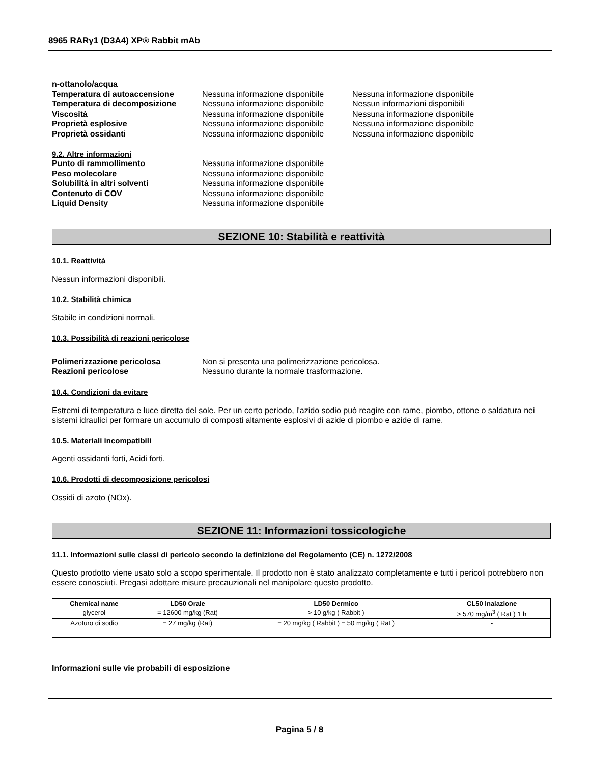8965 RARγ1 (D3A4) XP® Rabbit mAb
n-ottanolo/acqua
Temperatura di autoaccensione Nessuna informazione disponibile
Nessuna informazione disponibile
Temperatura di decomposizione Nessuna informazione disponibile
Nessun informazioni disponibili
Viscosità Nessuna informazione disponibile
Nessuna informazione disponibile
Proprietà esplosive Nessuna informazione disponibile
Nessuna informazione disponibile
Proprietà ossidanti Nessuna informazione disponibile
Nessuna informazione disponibile
9.2. Altre informazioni
Punto di rammollimento Nessuna informazione disponibile
Peso molecolare Nessuna informazione disponibile
Solubilità in altri solventi Nessuna informazione disponibile
Contenuto di COV Nessuna informazione disponibile
Liquid Density Nessuna informazione disponibile
SEZIONE 10: Stabilità e reattività
10.1. Reattività
Nessun informazioni disponibili.
10.2. Stabilità chimica
Stabile in condizioni normali.
10.3. Possibilità di reazioni pericolose
Polimerizzazione pericolosa Non si presenta una polimerizzazione pericolosa.
Reazioni pericolose Nessuno durante la normale trasformazione.
10.4. Condizioni da evitare
Estremi di temperatura e luce diretta del sole. Per un certo periodo, l'azido sodio può reagire con rame, piombo, ottone o saldatura nei sistemi idraulici per formare un accumulo di composti altamente esplosivi di azide di piombo e azide di rame.
10.5. Materiali incompatibili
Agenti ossidanti forti, Acidi forti.
10.6. Prodotti di decomposizione pericolosi
Ossidi di azoto (NOx).
SEZIONE 11: Informazioni tossicologiche
11.1. Informazioni sulle classi di pericolo secondo la definizione del Regolamento (CE) n. 1272/2008
Questo prodotto viene usato solo a scopo sperimentale. Il prodotto non è stato analizzato completamente e tutti i pericoli potrebbero non essere conosciuti. Pregasi adottare misure precauzionali nel manipolare questo prodotto.
| Chemical name | LD50 Orale | LD50 Dermico | CL50 Inalazione |
| --- | --- | --- | --- |
| glycerol | = 12600 mg/kg (Rat) | > 10 g/kg ( Rabbit ) | > 570 mg/m<sup>3</sup> ( Rat ) 1 h |
| Azoturo di sodio | = 27 mg/kg (Rat) | = 20 mg/kg ( Rabbit ) = 50 mg/kg ( Rat ) | - |
Informazioni sulle vie probabili di esposizione
Pagina 5 / 8